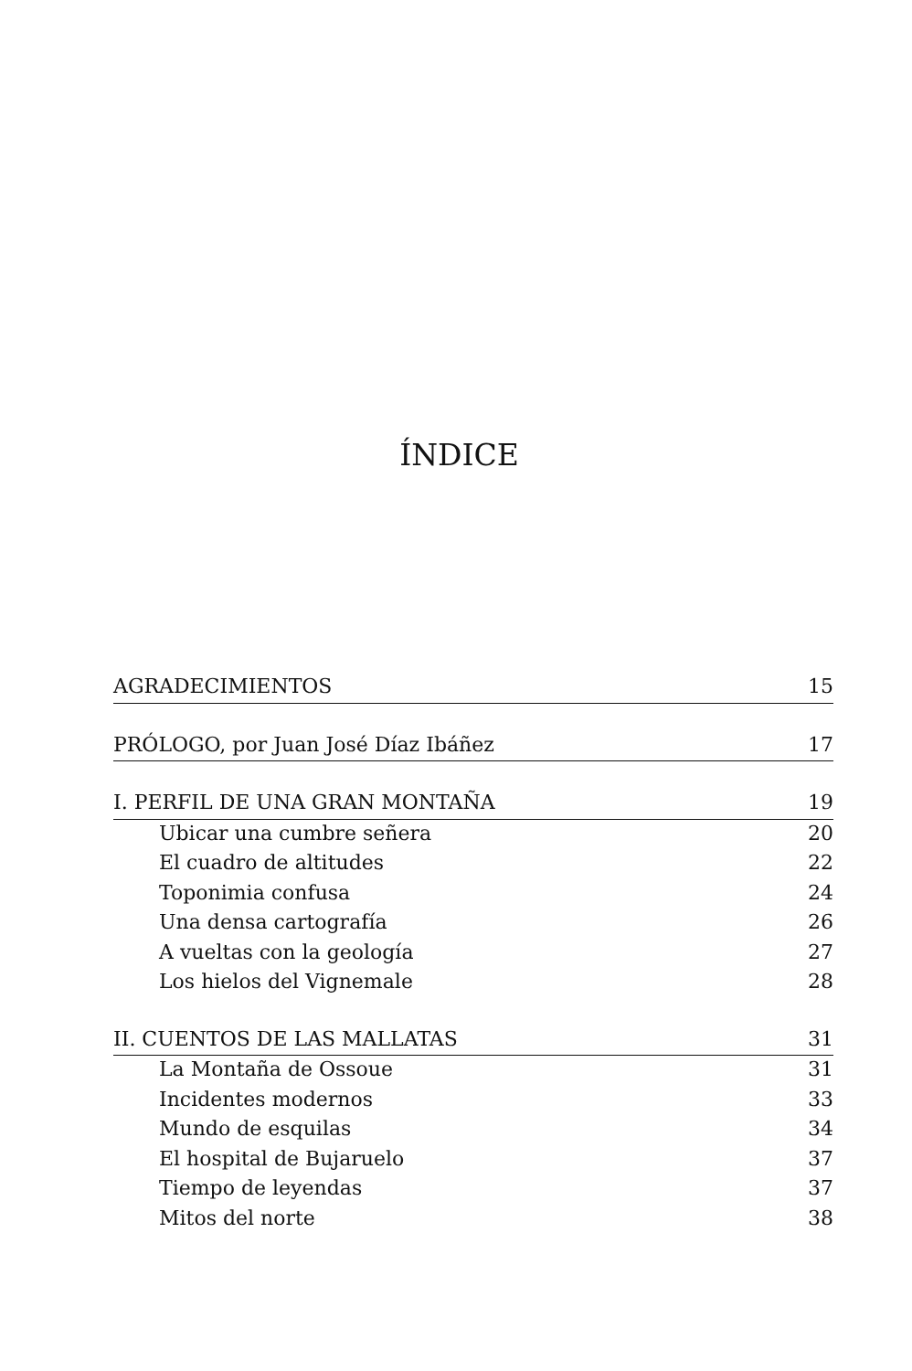ÍNDICE
AGRADECIMIENTOS 15
PRÓLOGO, por Juan José Díaz Ibáñez 17
I. PERFIL DE UNA GRAN MONTAÑA 19
Ubicar una cumbre señera 20
El cuadro de altitudes 22
Toponimia confusa 24
Una densa cartografía 26
A vueltas con la geología 27
Los hielos del Vignemale 28
II. CUENTOS DE LAS MALLATAS 31
La Montaña de Ossoue 31
Incidentes modernos 33
Mundo de esquilas 34
El hospital de Bujaruelo 37
Tiempo de leyendas 37
Mitos del norte 38